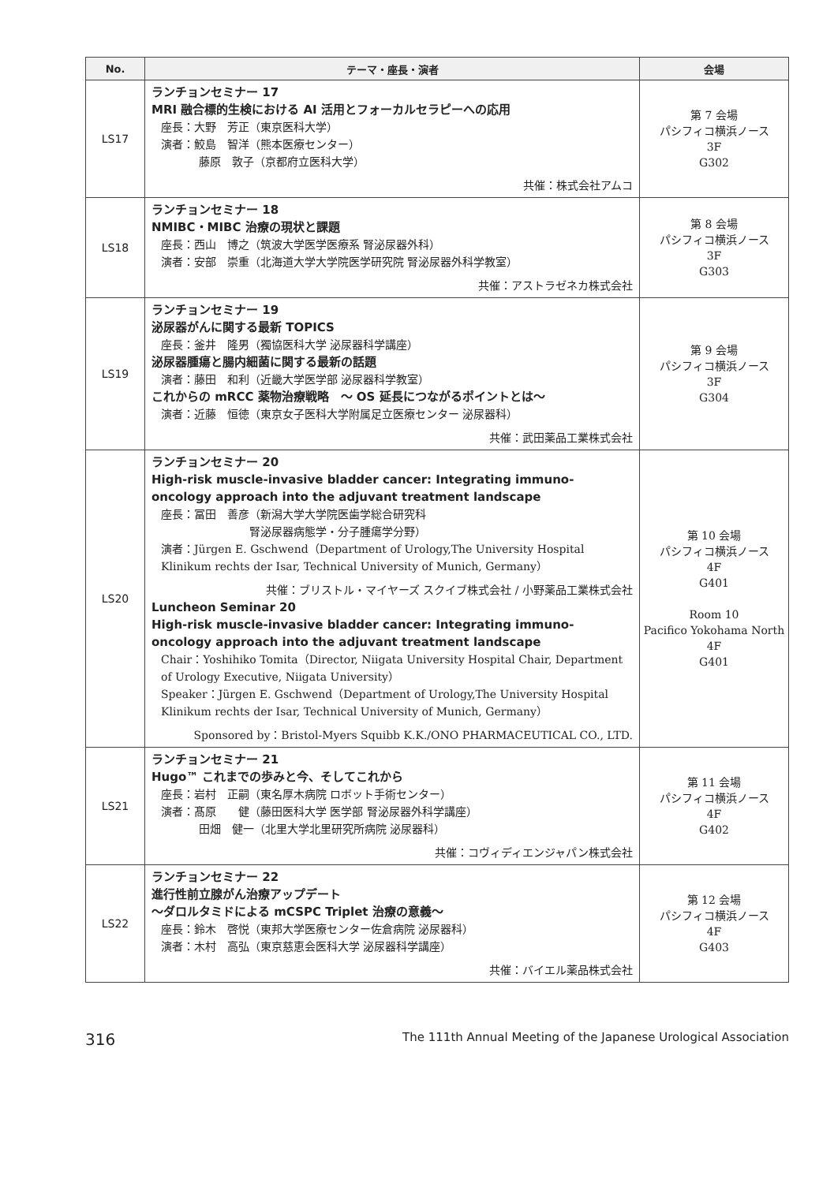| No. | テーマ・座長・演者 | 会場 |
| --- | --- | --- |
| LS17 | ランチョンセミナー 17 MRI 融合標的生検における AI 活用とフォーカルセラピーへの応用 座長：大野 芳正（東京医科大学） 演者：鮫島 智洋（熊本医療センター） 藤原 敦子（京都府立医科大学） 共催：株式会社アムコ | 第 7 会場 パシフィコ横浜ノース 3F G302 |
| LS18 | ランチョンセミナー 18 NMIBC・MIBC 治療の現状と課題 座長：西山 博之（筑波大学医学医療系 腎泌尿器外科） 演者：安部 崇重（北海道大学大学院医学研究院 腎泌尿器外科学教室） 共催：アストラゼネカ株式会社 | 第 8 会場 パシフィコ横浜ノース 3F G303 |
| LS19 | ランチョンセミナー 19 泌尿器がんに関する最新 TOPICS 座長：釜井 隆男（獨協医科大学 泌尿器科学講座） 泌尿器腫瘍と腸内細菌に関する最新の話題 演者：藤田 和利（近畿大学医学部 泌尿器科学教室） これからの mRCC 薬物治療戦略 ～ OS 延長につながるポイントとは～ 演者：近藤 恒徳（東京女子医科大学附属足立医療センター 泌尿器科） 共催：武田薬品工業株式会社 | 第 9 会場 パシフィコ横浜ノース 3F G304 |
| LS20 | ランチョンセミナー 20 High-risk muscle-invasive bladder cancer: Integrating immuno-oncology approach into the adjuvant treatment landscape 座長：冨田 善彦（新潟大学大学院医歯学総合研究科 腎泌尿器病態学・分子腫瘍学分野） 演者：Jürgen E. Gschwend（Department of Urology,The University Hospital Klinikum rechts der Isar, Technical University of Munich, Germany） 共催：ブリストル・マイヤーズ スクイブ株式会社 / 小野薬品工業株式会社 Luncheon Seminar 20 High-risk muscle-invasive bladder cancer: Integrating immuno-oncology approach into the adjuvant treatment landscape Chair：Yoshihiko Tomita（Director, Niigata University Hospital Chair, Department of Urology Executive, Niigata University） Speaker：Jürgen E. Gschwend（Department of Urology,The University Hospital Klinikum rechts der Isar, Technical University of Munich, Germany） Sponsored by：Bristol-Myers Squibb K.K./ONO PHARMACEUTICAL CO., LTD. | 第 10 会場 パシフィコ横浜ノース 4F G401 Room 10 Pacifico Yokohama North 4F G401 |
| LS21 | ランチョンセミナー 21 Hugo™ これまでの歩みと今、そしてこれから 座長：岩村 正嗣（東名厚木病院 ロボット手術センター） 演者：髙原 健（藤田医科大学 医学部 腎泌尿器外科学講座） 田畑 健一（北里大学北里研究所病院 泌尿器科） 共催：コヴィディエンジャパン株式会社 | 第 11 会場 パシフィコ横浜ノース 4F G402 |
| LS22 | ランチョンセミナー 22 進行性前立腺がん治療アップデート ～ダロルタミドによる mCSPC Triplet 治療の意義～ 座長：鈴木 啓悦（東邦大学医療センター佐倉病院 泌尿器科） 演者：木村 高弘（東京慈恵会医科大学 泌尿器科学講座） 共催：バイエル薬品株式会社 | 第 12 会場 パシフィコ横浜ノース 4F G403 |
316 The 111th Annual Meeting of the Japanese Urological Association